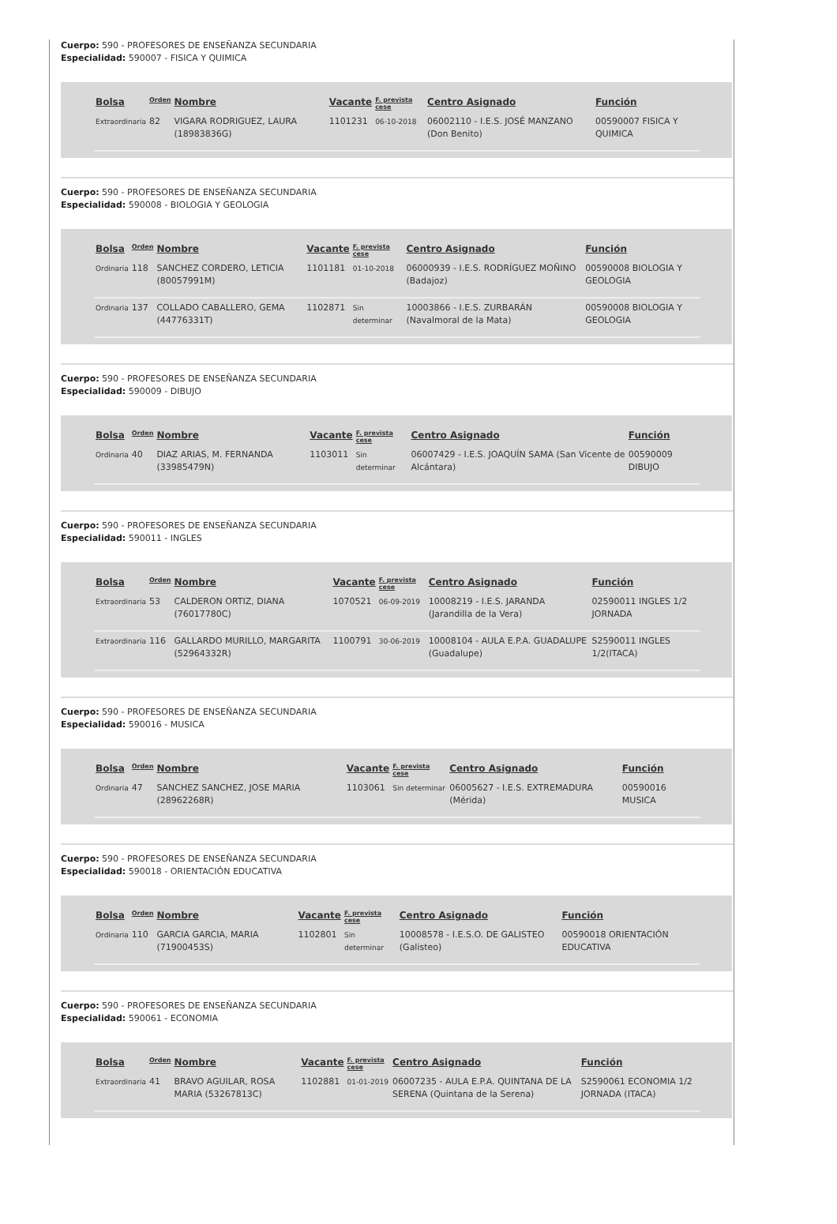Cuerpo: 590 - PROFESORES DE ENSEÑANZA SECUNDARIA
Especialidad: 590007 - FISICA Y QUIMICA
| Bolsa | Orden | Nombre | Vacante | F. prevista cese | Centro Asignado | Función |
| --- | --- | --- | --- | --- | --- | --- |
| Extraordinaria | 82 | VIGARA RODRIGUEZ, LAURA (18983836G) | 1101231 | 06-10-2018 | 06002110 - I.E.S. JOSÉ MANZANO (Don Benito) | 00590007 FISICA Y QUIMICA |
Cuerpo: 590 - PROFESORES DE ENSEÑANZA SECUNDARIA
Especialidad: 590008 - BIOLOGIA Y GEOLOGIA
| Bolsa | Orden | Nombre | Vacante | F. prevista cese | Centro Asignado | Función |
| --- | --- | --- | --- | --- | --- | --- |
| Ordinaria | 118 | SANCHEZ CORDERO, LETICIA (80057991M) | 1101181 | 01-10-2018 | 06000939 - I.E.S. RODRÍGUEZ MOÑINO (Badajoz) | 00590008 BIOLOGIA Y GEOLOGIA |
| Ordinaria | 137 | COLLADO CABALLERO, GEMA (44776331T) | 1102871 | Sin determinar | 10003866 - I.E.S. ZURBARÁN (Navalmoral de la Mata) | 00590008 BIOLOGIA Y GEOLOGIA |
Cuerpo: 590 - PROFESORES DE ENSEÑANZA SECUNDARIA
Especialidad: 590009 - DIBUJO
| Bolsa | Orden | Nombre | Vacante | F. prevista cese | Centro Asignado | Función |
| --- | --- | --- | --- | --- | --- | --- |
| Ordinaria | 40 | DIAZ ARIAS, M. FERNANDA (33985479N) | 1103011 | Sin determinar | 06007429 - I.E.S. JOAQUÍN SAMA (San Vicente de Alcántara) | 00590009 DIBUJO |
Cuerpo: 590 - PROFESORES DE ENSEÑANZA SECUNDARIA
Especialidad: 590011 - INGLES
| Bolsa | Orden | Nombre | Vacante | F. prevista cese | Centro Asignado | Función |
| --- | --- | --- | --- | --- | --- | --- |
| Extraordinaria | 53 | CALDERON ORTIZ, DIANA (76017780C) | 1070521 | 06-09-2019 | 10008219 - I.E.S. JARANDA (Jarandilla de la Vera) | 02590011 INGLES 1/2 JORNADA |
| Extraordinaria | 116 | GALLARDO MURILLO, MARGARITA (52964332R) | 1100791 | 30-06-2019 | 10008104 - AULA E.P.A. GUADALUPE (Guadalupe) | S2590011 INGLES 1/2(ITACA) |
Cuerpo: 590 - PROFESORES DE ENSEÑANZA SECUNDARIA
Especialidad: 590016 - MUSICA
| Bolsa | Orden | Nombre | Vacante | F. prevista cese | Centro Asignado | Función |
| --- | --- | --- | --- | --- | --- | --- |
| Ordinaria | 47 | SANCHEZ SANCHEZ, JOSE MARIA (28962268R) | 1103061 | Sin determinar | 06005627 - I.E.S. EXTREMADURA (Mérida) | 00590016 MUSICA |
Cuerpo: 590 - PROFESORES DE ENSEÑANZA SECUNDARIA
Especialidad: 590018 - ORIENTACIÓN EDUCATIVA
| Bolsa | Orden | Nombre | Vacante | F. prevista cese | Centro Asignado | Función |
| --- | --- | --- | --- | --- | --- | --- |
| Ordinaria | 110 | GARCIA GARCIA, MARIA (71900453S) | 1102801 | Sin determinar | 10008578 - I.E.S.O. DE GALISTEO (Galisteo) | 00590018 ORIENTACIÓN EDUCATIVA |
Cuerpo: 590 - PROFESORES DE ENSEÑANZA SECUNDARIA
Especialidad: 590061 - ECONOMIA
| Bolsa | Orden | Nombre | Vacante | F. prevista cese | Centro Asignado | Función |
| --- | --- | --- | --- | --- | --- | --- |
| Extraordinaria | 41 | BRAVO AGUILAR, ROSA MARIA (53267813C) | 1102881 | 01-01-2019 | 06007235 - AULA E.P.A. QUINTANA DE LA SERENA (Quintana de la Serena) | S2590061 ECONOMIA 1/2 JORNADA (ITACA) |